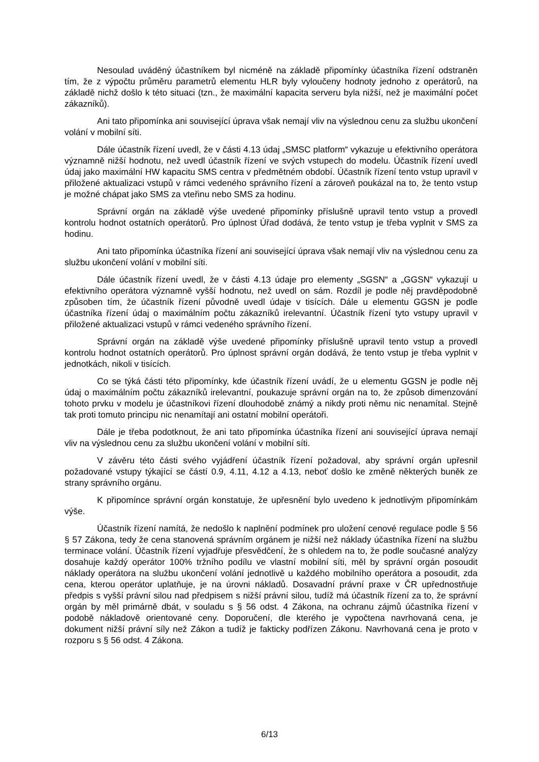Nesoulad uváděný účastníkem byl nicméně na základě připomínky účastníka řízení odstraněn tím, že z výpočtu průměru parametrů elementu HLR byly vyloučeny hodnoty jednoho z operátorů, na základě nichž došlo k této situaci (tzn., že maximální kapacita serveru byla nižší, než je maximální počet zákazníků).
Ani tato připomínka ani související úprava však nemají vliv na výslednou cenu za službu ukončení volání v mobilní síti.
Dále účastník řízení uvedl, že v části 4.13 údaj „SMSC platform“ vykazuje u efektivního operátora významně nižší hodnotu, než uvedl účastník řízení ve svých vstupech do modelu. Účastník řízení uvedl údaj jako maximální HW kapacitu SMS centra v předmětném období. Účastník řízení tento vstup upravil v přiložené aktualizaci vstupů v rámci vedeného správního řízení a zároveň poukázal na to, že tento vstup je možné chápat jako SMS za vteřinu nebo SMS za hodinu.
Správní orgán na základě výše uvedené připomínky příslušně upravil tento vstup a provedl kontrolu hodnot ostatních operátorů. Pro úplnost Úřad dodává, že tento vstup je třeba vyplnit v SMS za hodinu.
Ani tato připomínka účastníka řízení ani související úprava však nemají vliv na výslednou cenu za službu ukončení volání v mobilní síti.
Dále účastník řízení uvedl, že v části 4.13 údaje pro elementy „SGSN“ a „GGSN“ vykazují u efektivního operátora významně vyšší hodnotu, než uvedl on sám. Rozdíl je podle něj pravděpodobně způsoben tím, že účastník řízení původně uvedl údaje v tisících. Dále u elementu GGSN je podle účastníka řízení údaj o maximálním počtu zákazníků irelevantní. Účastník řízení tyto vstupy upravil v přiložené aktualizaci vstupů v rámci vedeného správního řízení.
Správní orgán na základě výše uvedené připomínky příslušně upravil tento vstup a provedl kontrolu hodnot ostatních operátorů. Pro úplnost správní orgán dodává, že tento vstup je třeba vyplnit v jednotkách, nikoli v tisících.
Co se týká části této připomínky, kde účastník řízení uvádí, že u elementu GGSN je podle něj údaj o maximálním počtu zákazníků irelevantní, poukazuje správní orgán na to, že způsob dimenzování tohoto prvku v modelu je účastníkovi řízení dlouhodobě známý a nikdy proti němu nic nenamítal. Stejně tak proti tomuto principu nic nenamítají ani ostatní mobilní operátoři.
Dále je třeba podotknout, že ani tato připomínka účastníka řízení ani související úprava nemají vliv na výslednou cenu za službu ukončení volání v mobilní síti.
V závěru této části svého vyjádření účastník řízení požadoval, aby správní orgán upřesnil požadované vstupy týkající se částí 0.9, 4.11, 4.12 a 4.13, neboť došlo ke změně některých buněk ze strany správního orgánu.
K připomínce správní orgán konstatuje, že upřesnění bylo uvedeno k jednotlivým připomínkám výše.
Účastník řízení namítá, že nedošlo k naplnění podmínek pro uložení cenové regulace podle § 56 § 57 Zákona, tedy že cena stanovená správním orgánem je nižší než náklady účastníka řízení na službu terminace volání. Účastník řízení vyjadřuje přesvědčení, že s ohledem na to, že podle současné analýzy dosahuje každý operátor 100% tržního podílu ve vlastní mobilní síti, měl by správní orgán posoudit náklady operátora na službu ukončení volání jednotlivě u každého mobilního operátora a posoudit, zda cena, kterou operátor uplatňuje, je na úrovni nákladů. Dosavadní právní praxe v ČR upřednostňuje předpis s vyšší právní silou nad předpisem s nižší právní silou, tudíž má účastník řízení za to, že správní orgán by měl primárně dbát, v souladu s § 56 odst. 4 Zákona, na ochranu zájmů účastníka řízení v podobě nákladově orientované ceny. Doporučení, dle kterého je vypočtena navrhovaná cena, je dokument nižší právní síly než Zákon a tudíž je fakticky podřízen Zákonu. Navrhovaná cena je proto v rozporu s § 56 odst. 4 Zákona.
6/13